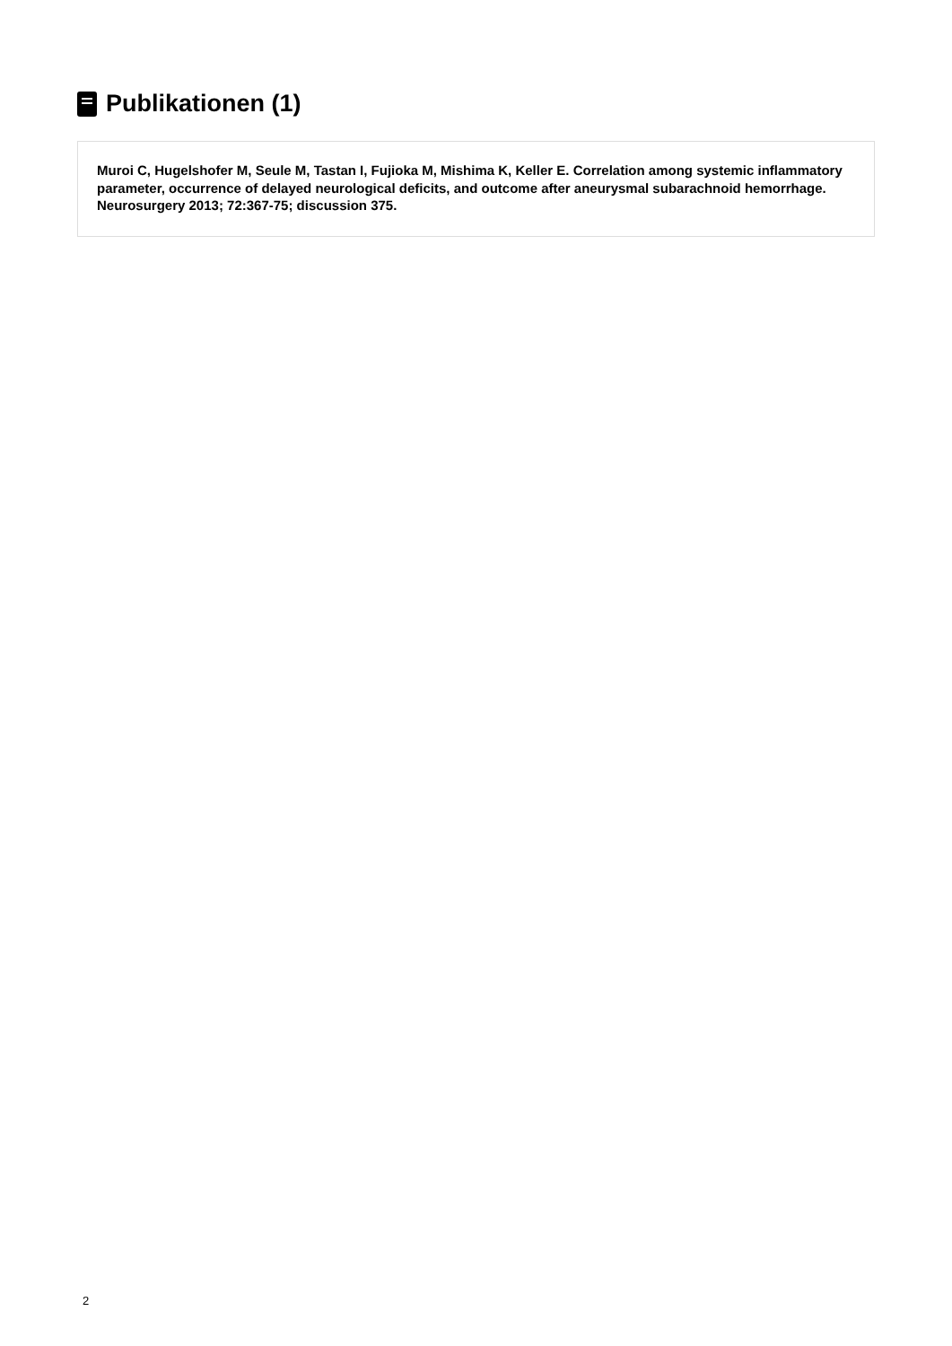Publikationen (1)
Muroi C, Hugelshofer M, Seule M, Tastan I, Fujioka M, Mishima K, Keller E. Correlation among systemic inflammatory parameter, occurrence of delayed neurological deficits, and outcome after aneurysmal subarachnoid hemorrhage. Neurosurgery 2013; 72:367-75; discussion 375.
2